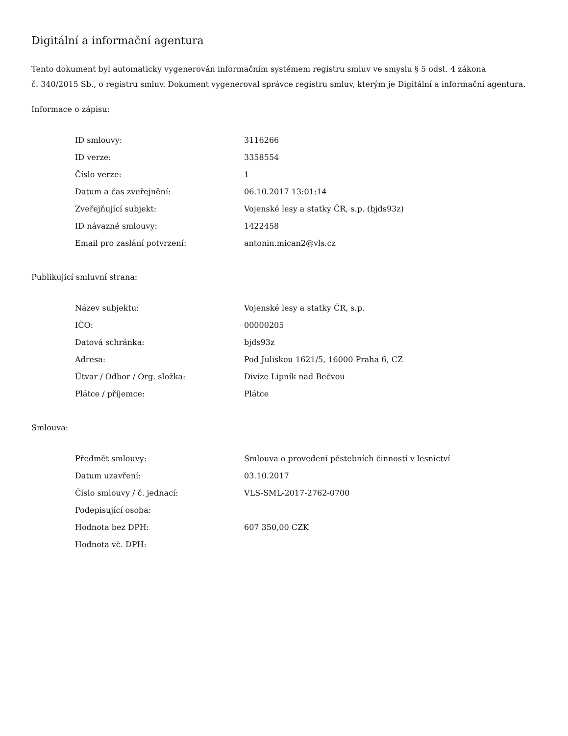Digitální a informační agentura
Tento dokument byl automaticky vygenerován informačním systémem registru smluv ve smyslu § 5 odst. 4 zákona
č. 340/2015 Sb., o registru smluv. Dokument vygeneroval správce registru smluv, kterým je Digitální a informační agentura.
Informace o zápisu:
| ID smlouvy: | 3116266 |
| ID verze: | 3358554 |
| Číslo verze: | 1 |
| Datum a čas zveřejnění: | 06.10.2017 13:01:14 |
| Zveřejňující subjekt: | Vojenské lesy a statky ČR, s.p. (bjds93z) |
| ID návazné smlouvy: | 1422458 |
| Email pro zaslání potvrzení: | antonin.mican2@vls.cz |
Publikující smluvní strana:
| Název subjektu: | Vojenské lesy a statky ČR, s.p. |
| IČO: | 00000205 |
| Datová schránka: | bjds93z |
| Adresa: | Pod Juliskou 1621/5, 16000 Praha 6, CZ |
| Útvar / Odbor / Org. složka: | Divize Lipník nad Bečvou |
| Plátce / příjemce: | Plátce |
Smlouva:
| Předmět smlouvy: | Smlouva o provedení pěstebních činností v lesnictví |
| Datum uzavření: | 03.10.2017 |
| Číslo smlouvy / č. jednací: | VLS-SML-2017-2762-0700 |
| Podepisující osoba: | |
| Hodnota bez DPH: | 607 350,00 CZK |
| Hodnota vč. DPH: | |